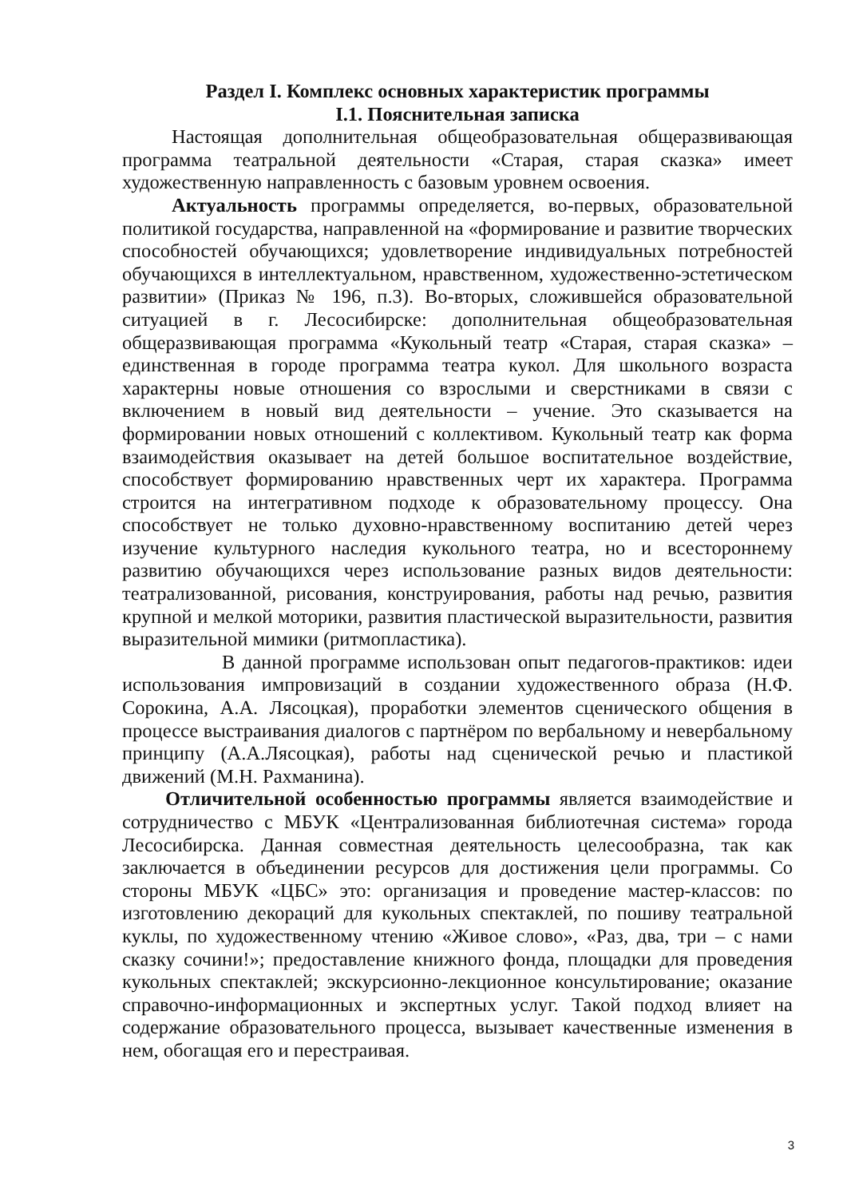Раздел I. Комплекс основных характеристик программы
I.1. Пояснительная записка
Настоящая дополнительная общеобразовательная общеразвивающая программа театральной деятельности «Старая, старая сказка» имеет художественную направленность с базовым уровнем освоения.
Актуальность программы определяется, во-первых, образовательной политикой государства, направленной на «формирование и развитие творческих способностей обучающихся; удовлетворение индивидуальных потребностей обучающихся в интеллектуальном, нравственном, художественно-эстетическом развитии» (Приказ № 196, п.3). Во-вторых, сложившейся образовательной ситуацией в г. Лесосибирске: дополнительная общеобразовательная общеразвивающая программа «Кукольный театр «Старая, старая сказка» – единственная в городе программа театра кукол. Для школьного возраста характерны новые отношения со взрослыми и сверстниками в связи с включением в новый вид деятельности – учение. Это сказывается на формировании новых отношений с коллективом. Кукольный театр как форма взаимодействия оказывает на детей большое воспитательное воздействие, способствует формированию нравственных черт их характера. Программа строится на интегративном подходе к образовательному процессу. Она способствует не только духовно-нравственному воспитанию детей через изучение культурного наследия кукольного театра, но и всестороннему развитию обучающихся через использование разных видов деятельности: театрализованной, рисования, конструирования, работы над речью, развития крупной и мелкой моторики, развития пластической выразительности, развития выразительной мимики (ритмопластика).
В данной программе использован опыт педагогов-практиков: идеи использования импровизаций в создании художественного образа (Н.Ф. Сорокина, А.А. Лясоцкая), проработки элементов сценического общения в процессе выстраивания диалогов с партнёром по вербальному и невербальному принципу (А.А.Лясоцкая), работы над сценической речью и пластикой движений (М.Н. Рахманина).
Отличительной особенностью программы является взаимодействие и сотрудничество с МБУК «Централизованная библиотечная система» города Лесосибирска. Данная совместная деятельность целесообразна, так как заключается в объединении ресурсов для достижения цели программы. Со стороны МБУК «ЦБС» это: организация и проведение мастер-классов: по изготовлению декораций для кукольных спектаклей, по пошиву театральной куклы, по художественному чтению «Живое слово», «Раз, два, три – с нами сказку сочини!»; предоставление книжного фонда, площадки для проведения кукольных спектаклей; экскурсионно-лекционное консультирование; оказание справочно-информационных и экспертных услуг. Такой подход влияет на содержание образовательного процесса, вызывает качественные изменения в нем, обогащая его и перестраивая.
3